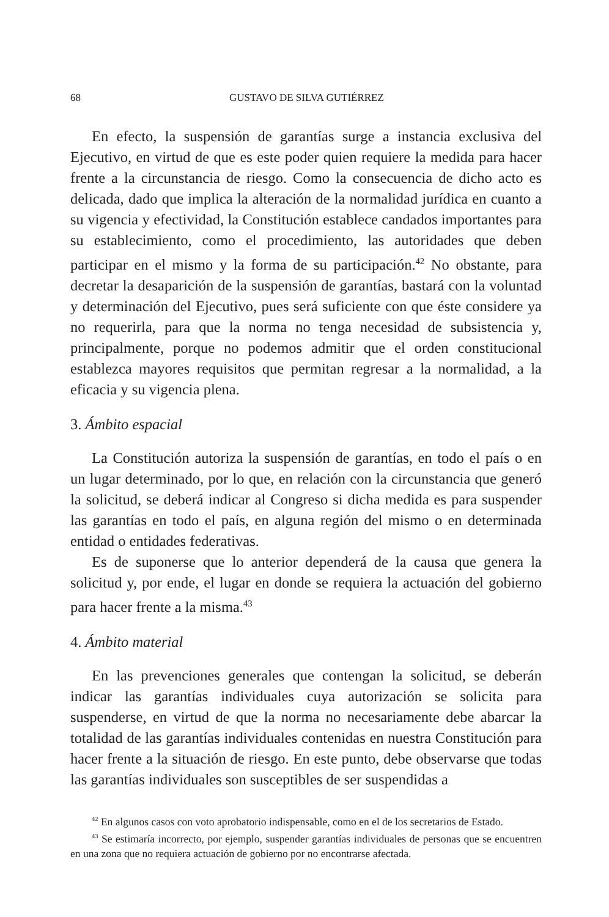68 GUSTAVO DE SILVA GUTIÉRREZ
En efecto, la suspensión de garantías surge a instancia exclusiva del Ejecutivo, en virtud de que es este poder quien requiere la medida para hacer frente a la circunstancia de riesgo. Como la consecuencia de dicho acto es delicada, dado que implica la alteración de la normalidad jurídica en cuanto a su vigencia y efectividad, la Constitución establece candados importantes para su establecimiento, como el procedimiento, las autoridades que deben participar en el mismo y la forma de su participación.<sup>42</sup> No obstante, para decretar la desaparición de la suspensión de garantías, bastará con la voluntad y determinación del Ejecutivo, pues será suficiente con que éste considere ya no requerirla, para que la norma no tenga necesidad de subsistencia y, principalmente, porque no podemos admitir que el orden constitucional establezca mayores requisitos que permitan regresar a la normalidad, a la eficacia y su vigencia plena.
3. Ámbito espacial
La Constitución autoriza la suspensión de garantías, en todo el país o en un lugar determinado, por lo que, en relación con la circunstancia que generó la solicitud, se deberá indicar al Congreso si dicha medida es para suspender las garantías en todo el país, en alguna región del mismo o en determinada entidad o entidades federativas.
Es de suponerse que lo anterior dependerá de la causa que genera la solicitud y, por ende, el lugar en donde se requiera la actuación del gobierno para hacer frente a la misma.<sup>43</sup>
4. Ámbito material
En las prevenciones generales que contengan la solicitud, se deberán indicar las garantías individuales cuya autorización se solicita para suspenderse, en virtud de que la norma no necesariamente debe abarcar la totalidad de las garantías individuales contenidas en nuestra Constitución para hacer frente a la situación de riesgo. En este punto, debe observarse que todas las garantías individuales son susceptibles de ser suspendidas a
<sup>42</sup> En algunos casos con voto aprobatorio indispensable, como en el de los secretarios de Estado.
<sup>43</sup> Se estimaría incorrecto, por ejemplo, suspender garantías individuales de personas que se encuentren en una zona que no requiera actuación de gobierno por no encontrarse afectada.